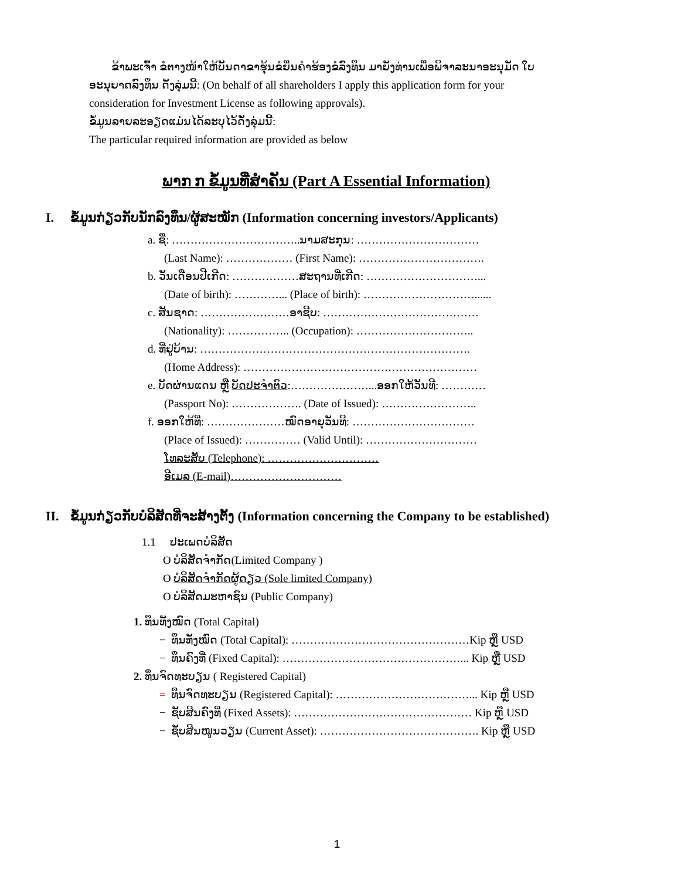ຂ້າພະເຈົ້າ ຂໍຕາງໜ້າໃຫ້ບັນດາຂາຮຸ້ນຂໍຍື່ນຄໍາຮ້ອງຂໍລົງທຶນ ມາຍັງທ່ານເພື່ອພິຈາລະນາອະນຸມັດ ໃບອະນຸຍາດລົງທຶນ ດັ່ງລຸ່ມນີ້: (On behalf of all shareholders I apply this application form for your consideration for Investment License as following approvals).
ຂໍ້ມູນລາຍລະອຽດແມ່ນໄດ້ລະບຸໄວ້ດັ່ງລຸ່ມນີ້:
The particular required information are provided as below
ພາກ ກ ຂໍ້ມູນທີ່ສໍາຄັນ (Part A Essential Information)
I. ຂໍ້ມູນກ່ຽວກັບນັກລົງທຶນ/ຜູ້ສະໝັກ (Information concerning investors/Applicants)
a. ຊື່: ……………………………..ນາມສະກຸນ: ……………………………
(Last Name): ……………… (First Name): …………………………….
b. ວັນເດືອນປີເກີດ: ………………ສະຖານທີ່ເກີດ: …………………………...
(Date of birth): …………... (Place of birth): …………………………......
c. ສັນຊາດ: ……………………ອາຊີບ: ……………………………………
(Nationality): …………….. (Occupation): …………………………..
d. ທີ່ຢູ່ບ້ານ: ……………………………………………………………….
(Home Address): ………………………………………………………
e. ບັດຜ່ານແດນ ຫຼື ບັດປະຈໍາຕົວ:…………………...ອອກໃຫ້ວັນທີ: …………
(Passport No): ………………. (Date of Issued): ……………………..
f. ອອກໃຫ້ທີ່: …………………ໝົດອາຍຸວັນທີ: ……………………………
(Place of Issued): …………… (Valid Until): …………………………
ໂທລະສັບ (Telephone): …………………………
ອີເມລ (E-mail)…………………………
II. ຂໍ້ມູນກ່ຽວກັບບໍລິສັດທີ່ຈະສ້າງຕັ້ງ (Information concerning the Company to be established)
1.1 ປະເພດບໍລິສັດ
O ບໍລິສັດຈໍາກັດ(Limited Company )
O ບໍລິສັດຈໍາກັດຜູ້ດຽວ (Sole limited Company)
O ບໍລິສັດມະຫາຊົນ (Public Company)
1. ທຶນທັງໝົດ (Total Capital)
− ທຶນທັງໝົດ (Total Capital): …………………………………………Kip ຫຼື USD
− ທຶນຄົງທີ່ (Fixed Capital): …………………………………………... Kip ຫຼື USD
2. ທຶນຈົດທະບຽນ ( Registered Capital)
= ທຶນຈົດທະບຽນ (Registered Capital): ………………………………... Kip ຫຼື USD
− ຊັບສິນຄົງທີ່ (Fixed Assets): ………………………………………… Kip ຫຼື USD
− ຊັບສິນໝູນວຽນ (Current Asset): ……………………………………. Kip ຫຼື USD
1